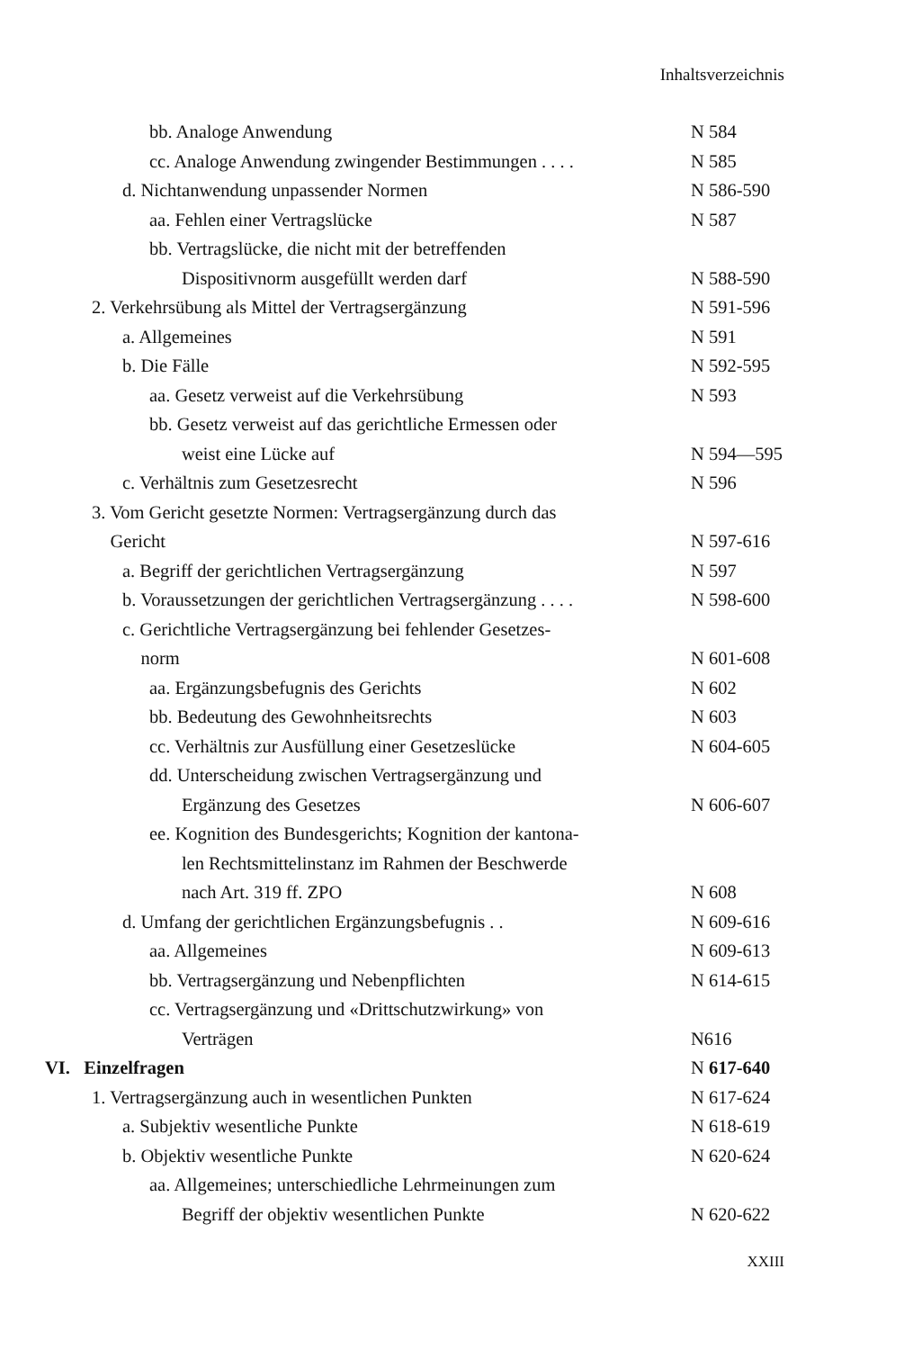Inhaltsverzeichnis
bb. Analoge Anwendung N 584
cc. Analoge Anwendung zwingender Bestimmungen . . . . N 585
d. Nichtanwendung unpassender Normen N 586-590
aa. Fehlen einer Vertragslücke N 587
bb. Vertragslücke, die nicht mit der betreffenden
Dispositivnorm ausgefüllt werden darf
N 588-590
2. Verkehrsübung als Mittel der Vertragsergänzung N 591-596
a. Allgemeines N 591
b. Die Fälle N 592-595
aa. Gesetz verweist auf die Verkehrsübung N 593
bb. Gesetz verweist auf das gerichtliche Ermessen oder
weist eine Lücke auf
N 594—595
c. Verhältnis zum Gesetzesrecht N 596
3. Vom Gericht gesetzte Normen: Vertragsergänzung durch das
Gericht
N 597-616
a. Begriff der gerichtlichen Vertragsergänzung N 597
b. Voraussetzungen der gerichtlichen Vertragsergänzung . . . . N 598-600
c. Gerichtliche Vertragsergänzung bei fehlender Gesetzes-
norm
N 601-608
aa. Ergänzungsbefugnis des Gerichts N 602
bb. Bedeutung des Gewohnheitsrechts N 603
cc. Verhältnis zur Ausfüllung einer Gesetzeslücke N 604-605
dd. Unterscheidung zwischen Vertragsergänzung und
Ergänzung des Gesetzes
N 606-607
ee. Kognition des Bundesgerichts; Kognition der kantona-
len Rechtsmittelinstanz im Rahmen der Beschwerde
nach Art. 319 ff. ZPO
N 608
d. Umfang der gerichtlichen Ergänzungsbefugnis . . N 609-616
aa. Allgemeines N 609-613
bb. Vertragsergänzung und Nebenpflichten N 614-615
cc. Vertragsergänzung und «Drittschutzwirkung» von
Verträgen
N616
VI. Einzelfragen N 617-640
1. Vertragsergänzung auch in wesentlichen Punkten N 617-624
a. Subjektiv wesentliche Punkte N 618-619
b. Objektiv wesentliche Punkte N 620-624
aa. Allgemeines; unterschiedliche Lehrmeinungen zum
Begriff der objektiv wesentlichen Punkte
N 620-622
XXIII